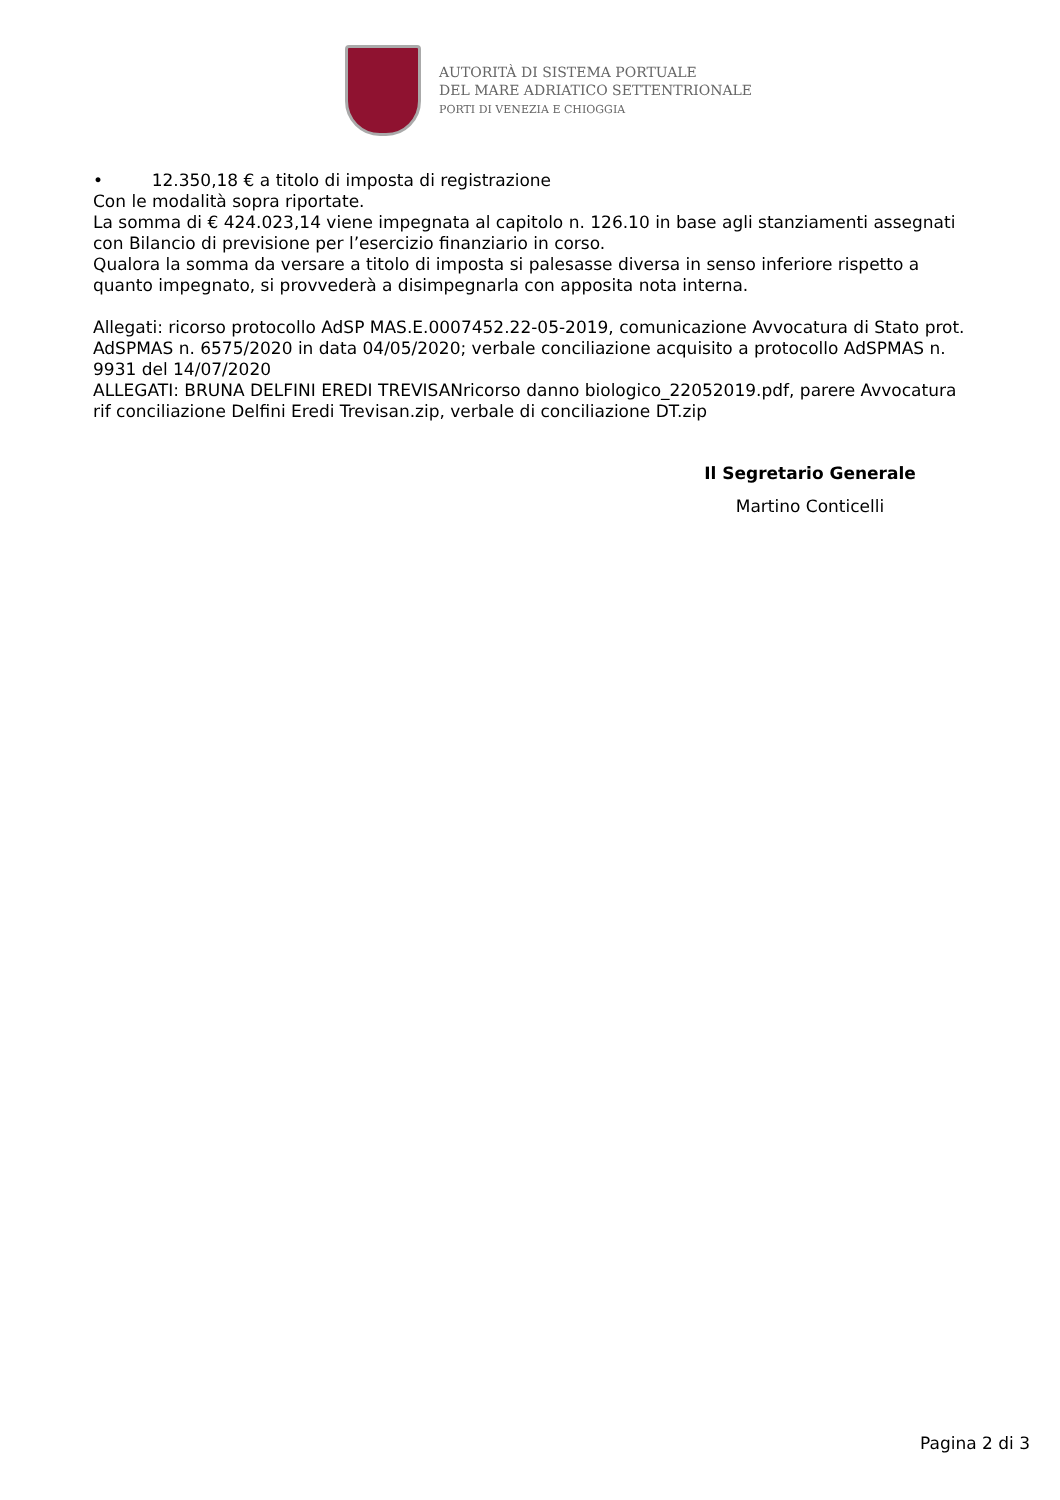AUTORITÀ DI SISTEMA PORTUALE
DEL MARE ADRIATICO SETTENTRIONALE
PORTI DI VENEZIA E CHIOGGIA
• 12.350,18 € a titolo di imposta di registrazione
Con le modalità sopra riportate.
La somma di € 424.023,14 viene impegnata al capitolo n. 126.10 in base agli stanziamenti assegnati con Bilancio di previsione per l’esercizio finanziario in corso.
Qualora la somma da versare a titolo di imposta si palesasse diversa in senso inferiore rispetto a quanto impegnato, si provvederà a disimpegnarla con apposita nota interna.
Allegati: ricorso protocollo AdSP MAS.E.0007452.22-05-2019, comunicazione Avvocatura di Stato prot. AdSPMAS n. 6575/2020 in data 04/05/2020; verbale conciliazione acquisito a protocollo AdSPMAS n. 9931 del 14/07/2020
ALLEGATI: BRUNA DELFINI EREDI TREVISANricorso danno biologico_22052019.pdf, parere Avvocatura rif conciliazione Delfini Eredi Trevisan.zip, verbale di conciliazione DT.zip
Il Segretario Generale
Martino Conticelli
Pagina 2 di 3